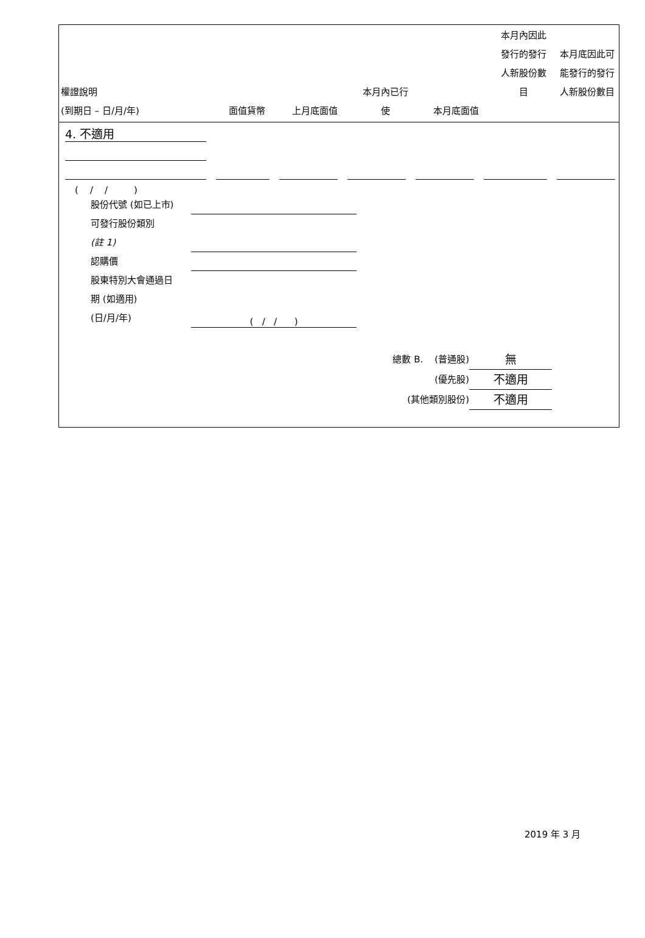| 權證說明 (到期日 – 日/月/年) | 面值貨幣 | 上月底面值 | 本月內已行 使 | 本月底面值 | 本月內因此 發行的發行 人新股份數 目 | 本月底因此可 能發行的發行 人新股份數目 |
4. 不適用
( / / )
股份代號 (如已上市)
可發行股份類別
(註 1)
認購價
股東特別大會通過日
期 (如適用)
(日/月/年) ( / / )
總數 B. (普通股) 無
(優先股) 不適用
(其他類別股份) 不適用
2019 年 3 月